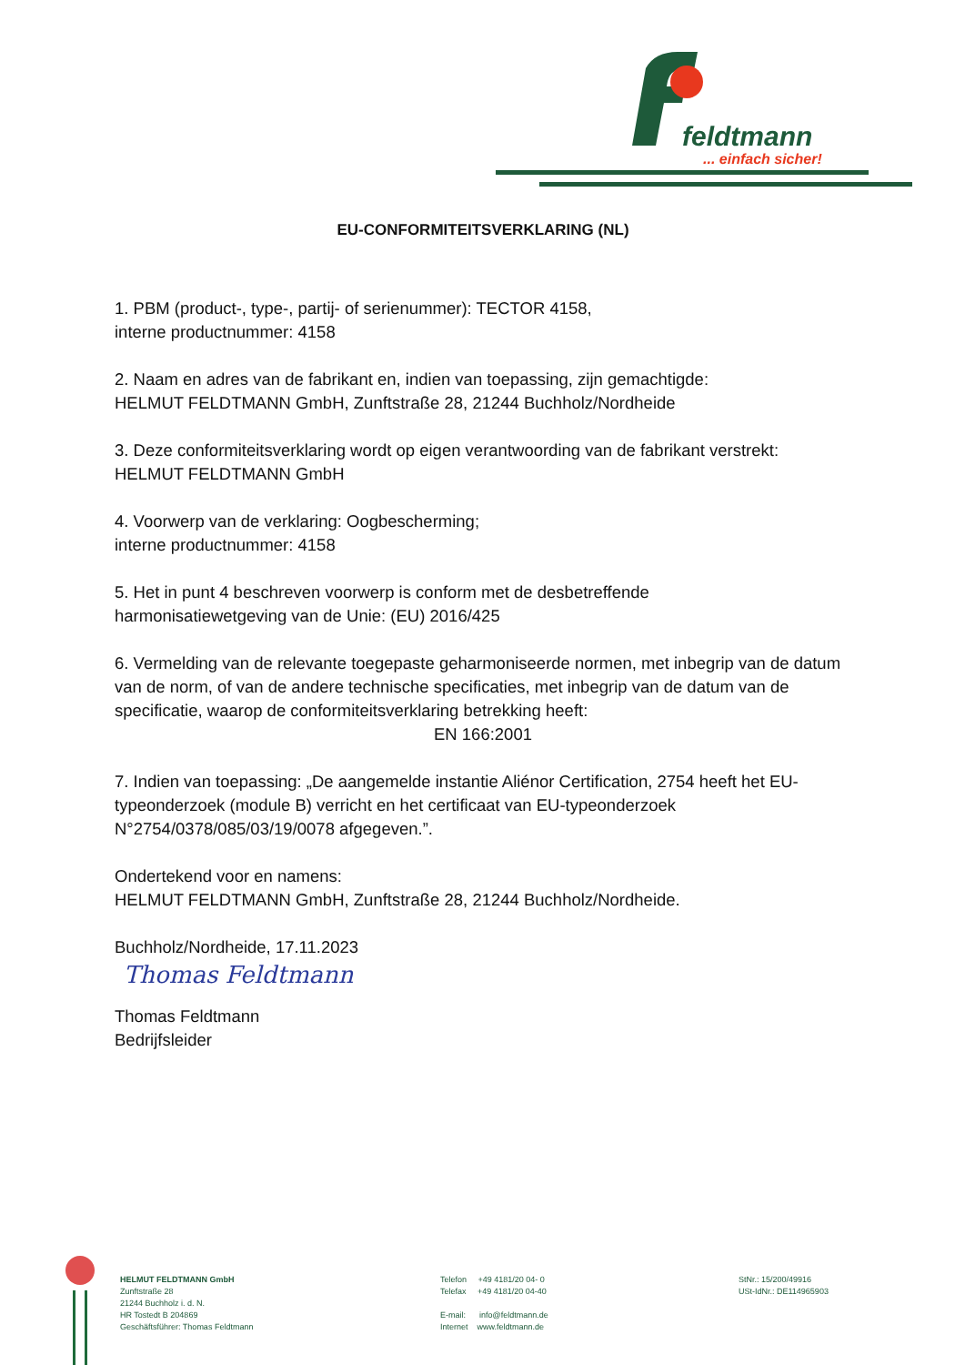feldtmann
... einfach sicher!
EU-CONFORMITEITSVERKLARING (NL)
1. PBM (product-, type-, partij- of serienummer): TECTOR 4158,
interne productnummer: 4158
2. Naam en adres van de fabrikant en, indien van toepassing, zijn gemachtigde:
HELMUT FELDTMANN GmbH, Zunftstraße 28, 21244 Buchholz/Nordheide
3. Deze conformiteitsverklaring wordt op eigen verantwoording van de fabrikant verstrekt:
HELMUT FELDTMANN GmbH
4. Voorwerp van de verklaring: Oogbescherming;
interne productnummer: 4158
5. Het in punt 4 beschreven voorwerp is conform met de desbetreffende
harmonisatiewetgeving van de Unie: (EU) 2016/425
6. Vermelding van de relevante toegepaste geharmoniseerde normen, met inbegrip van de datum van de norm, of van de andere technische specificaties, met inbegrip van de datum van de specificatie, waarop de conformiteitsverklaring betrekking heeft:
EN 166:2001
7. Indien van toepassing: „De aangemelde instantie Aliénor Certification, 2754 heeft het EU-typeonderzoek (module B) verricht en het certificaat van EU-typeonderzoek N°2754/0378/085/03/19/0078 afgegeven.”.
Ondertekend voor en namens:
HELMUT FELDTMANN GmbH, Zunftstraße 28, 21244 Buchholz/Nordheide.
Buchholz/Nordheide, 17.11.2023
Thomas Feldtmann
Thomas Feldtmann
Bedrijfsleider
HELMUT FELDTMANN GmbH
Zunftstraße 28
21244 Buchholz i. d. N.
HR Tostedt B 204869
Geschäftsführer: Thomas Feldtmann
Telefon +49 4181/20 04- 0
Telefax +49 4181/20 04-40
E-mail: info@feldtmann.de
Internet www.feldtmann.de
StNr.: 15/200/49916
USt-IdNr.: DE114965903